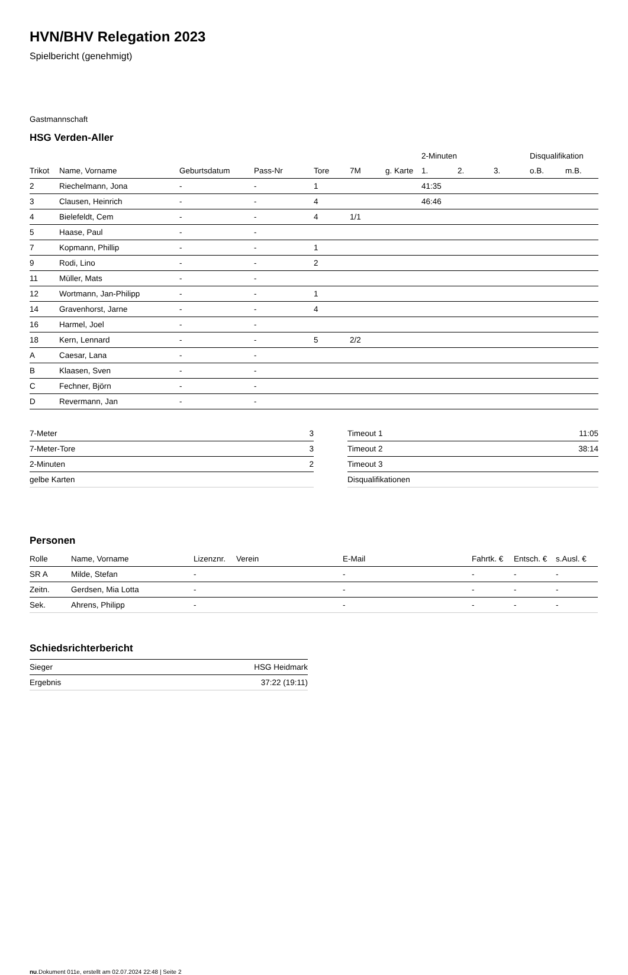HVN/BHV Relegation 2023
Spielbericht (genehmigt)
Gastmannschaft
HSG Verden-Aller
| | | | | | | | 2-Minuten | | | Disqualifikation | |
| --- | --- | --- | --- | --- | --- | --- | --- | --- | --- | --- | --- |
| Trikot | Name, Vorname | Geburtsdatum | Pass-Nr | Tore | 7M | g. Karte | 1. | 2. | 3. | o.B. | m.B. |
| 2 | Riechelmann, Jona | - | - | 1 | | | 41:35 | | | | |
| 3 | Clausen, Heinrich | - | - | 4 | | | 46:46 | | | | |
| 4 | Bielefeldt, Cem | - | - | 4 | 1/1 | | | | | | |
| 5 | Haase, Paul | - | - | | | | | | | | |
| 7 | Kopmann, Phillip | - | - | 1 | | | | | | | |
| 9 | Rodi, Lino | - | - | 2 | | | | | | | |
| 11 | Müller, Mats | - | - | | | | | | | | |
| 12 | Wortmann, Jan-Philipp | - | - | 1 | | | | | | | |
| 14 | Gravenhorst, Jarne | - | - | 4 | | | | | | | |
| 16 | Harmel, Joel | - | - | | | | | | | | |
| 18 | Kern, Lennard | - | - | 5 | 2/2 | | | | | | |
| A | Caesar, Lana | - | - | | | | | | | | |
| B | Klaasen, Sven | - | - | | | | | | | | |
| C | Fechner, Björn | - | - | | | | | | | | |
| D | Revermann, Jan | - | - | | | | | | | | |
| 7-Meter | 3 |
| 7-Meter-Tore | 3 |
| 2-Minuten | 2 |
| gelbe Karten | |
| Timeout 1 | 11:05 |
| Timeout 2 | 38:14 |
| Timeout 3 | |
| Disqualifikationen | |
Personen
| Rolle | Name, Vorname | Lizenznr. | Verein | E-Mail | Fahrtk. € | Entsch. € | s.Ausl. € |
| --- | --- | --- | --- | --- | --- | --- | --- |
| SR A | Milde, Stefan | - | | - | - | - | - |
| Zeitn. | Gerdsen, Mia Lotta | - | | - | - | - | - |
| Sek. | Ahrens, Philipp | - | | - | - | - | - |
Schiedsrichterbericht
| Sieger | HSG Heidmark |
| Ergebnis | 37:22 (19:11) |
nu.Dokument 011e, erstellt am 02.07.2024 22:48 | Seite 2